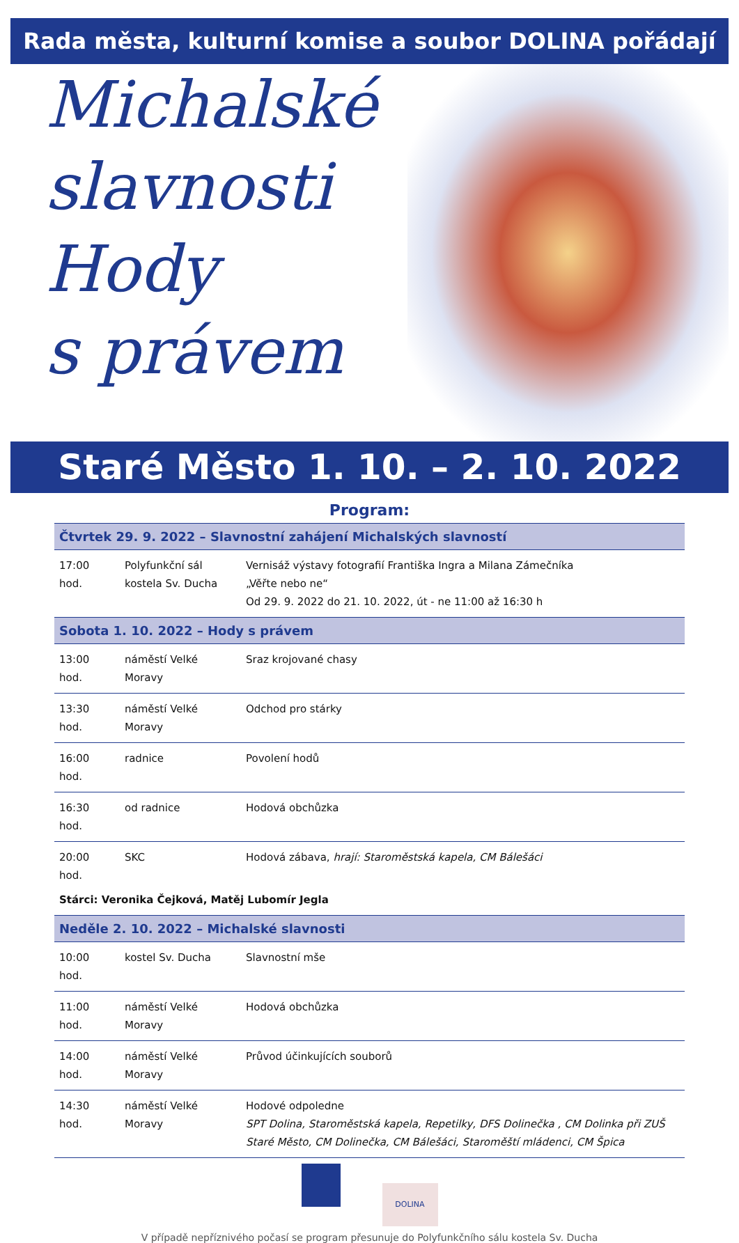Rada města, kulturní komise a soubor DOLINA pořádají
Michalské
slavnosti
Hody
s právem
Staré Město 1. 10. – 2. 10. 2022
Program:
| Čtvrtek 29. 9. 2022 – Slavnostní zahájení Michalských slavností | | |
| --- | --- | --- |
| 17:00 hod. | Polyfunkční sál kostela Sv. Ducha | Vernisáž výstavy fotografií Františka Ingra a Milana Zámečníka „Věřte nebo ne“ Od 29. 9. 2022 do 21. 10. 2022, út - ne 11:00 až 16:30 h |
| Sobota 1. 10. 2022 – Hody s právem | | |
| 13:00 hod. | náměstí Velké Moravy | Sraz krojované chasy |
| 13:30 hod. | náměstí Velké Moravy | Odchod pro stárky |
| 16:00 hod. | radnice | Povolení hodů |
| 16:30 hod. | od radnice | Hodová obchůzka |
| 20:00 hod. | SKC | Hodová zábava, hrají: Staroměstská kapela, CM Bálešáci |
| Stárci: Veronika Čejková, Matěj Lubomír Jegla | | |
| Neděle 2. 10. 2022 – Michalské slavnosti | | |
| 10:00 hod. | kostel Sv. Ducha | Slavnostní mše |
| 11:00 hod. | náměstí Velké Moravy | Hodová obchůzka |
| 14:00 hod. | náměstí Velké Moravy | Průvod účinkujících souborů |
| 14:30 hod. | náměstí Velké Moravy | Hodové odpoledne SPT Dolina, Staroměstská kapela, Repetilky, DFS Dolinečka , CM Dolinka při ZUŠ Staré Město, CM Dolinečka, CM Bálešáci, Staroměští mládenci, CM Špica |
DOLINA
V případě nepříznivého počasí se program přesunuje do Polyfunkčního sálu kostela Sv. Ducha